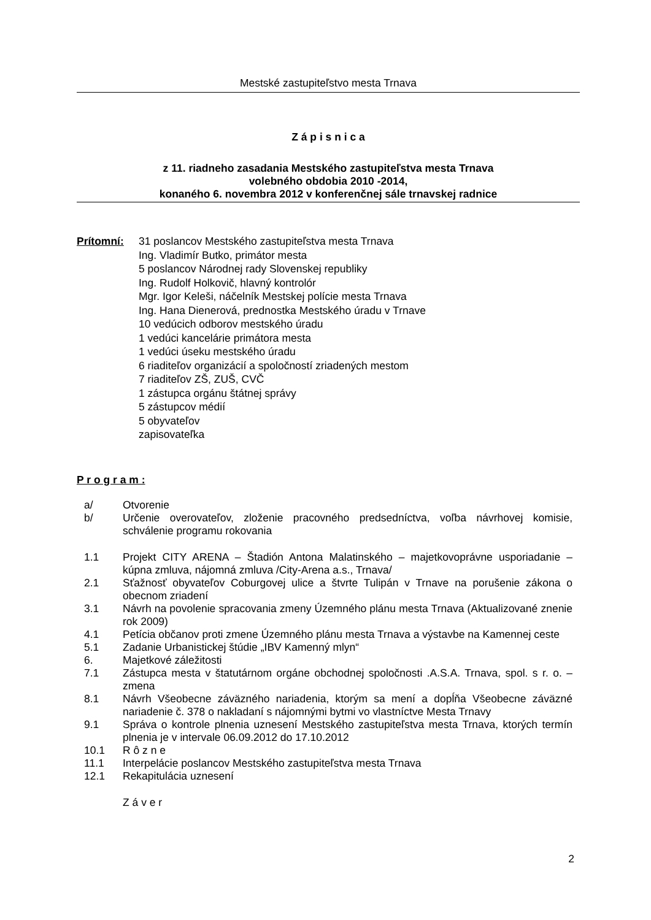Mestské zastupiteľstvo mesta Trnava
Z á p i s n i c a
z 11. riadneho zasadania Mestského zastupiteľstva mesta Trnava
volebného obdobia 2010 -2014,
konaného 6. novembra 2012 v konferenčnej sále trnavskej radnice
Prítomní: 31 poslancov Mestského zastupiteľstva mesta Trnava
Ing. Vladimír Butko, primátor mesta
5 poslancov Národnej rady Slovenskej republiky
Ing. Rudolf Holkovič, hlavný kontrolór
Mgr. Igor Keleši, náčelník Mestskej polície mesta Trnava
Ing. Hana Dienerová, prednostka Mestského úradu v Trnave
10 vedúcich odborov mestského úradu
1 vedúci kancelárie primátora mesta
1 vedúci úseku mestského úradu
6 riaditeľov organizácií a spoločností zriadených mestom
7 riaditeľov ZŠ, ZUŠ, CVČ
1 zástupca orgánu štátnej správy
5 zástupcov médií
5 obyvateľov
zapisovateľka
P r o g r a m :
a/ Otvorenie
b/ Určenie overovateľov, zloženie pracovného predsedníctva, voľba návrhovej komisie, schválenie programu rokovania
1.1 Projekt CITY ARENA – Štadión Antona Malatinského – majetkovoprávne usporiadanie – kúpna zmluva, nájomná zmluva /City-Arena a.s., Trnava/
2.1 Sťažnosť obyvateľov Coburgovej ulice a štvrte Tulipán v Trnave na porušenie zákona o obecnom zriadení
3.1 Návrh na povolenie spracovania zmeny Územného plánu mesta Trnava (Aktualizované znenie rok 2009)
4.1 Petícia občanov proti zmene Územného plánu mesta Trnava a výstavbe na Kamennej ceste
5.1 Zadanie Urbanistickej štúdie „IBV Kamenný mlyn“
6. Majetkové záležitosti
7.1 Zástupca mesta v štatutárnom orgáne obchodnej spoločnosti .A.S.A. Trnava, spol. s r. o. – zmena
8.1 Návrh Všeobecne záväzného nariadenia, ktorým sa mení a dopĺňa Všeobecne záväzné nariadenie č. 378 o nakladaní s nájomnými bytmi vo vlastníctve Mesta Trnavy
9.1 Správa o kontrole plnenia uznesení Mestského zastupiteľstva mesta Trnava, ktorých termín plnenia je v intervale 06.09.2012 do 17.10.2012
10.1 R ô z n e
11.1 Interpelácie poslancov Mestského zastupiteľstva mesta Trnava
12.1 Rekapitulácia uznesení
Z á v e r
2